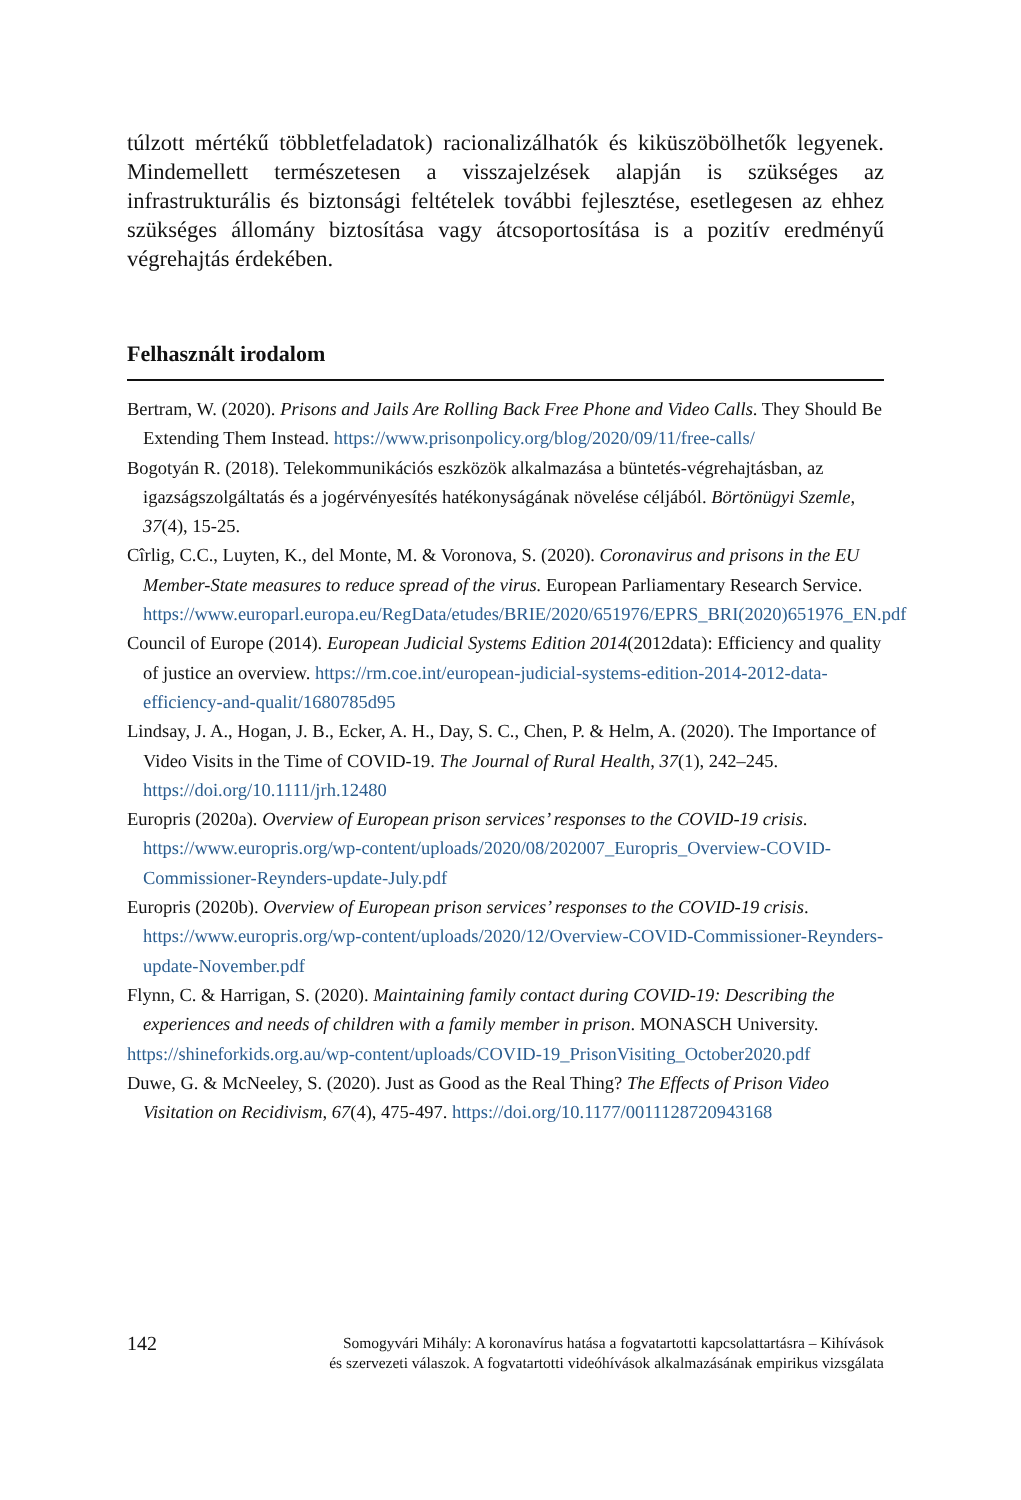túlzott mértékű többletfeladatok) racionalizálhatók és kiküszöbölhetők legyenek. Mindemellett természetesen a visszajelzések alapján is szükséges az infrastrukturális és biztonsági feltételek további fejlesztése, esetlegesen az ehhez szükséges állomány biztosítása vagy átcsoportosítása is a pozitív eredményű végrehajtás érdekében.
Felhasznált irodalom
Bertram, W. (2020). Prisons and Jails Are Rolling Back Free Phone and Video Calls. They Should Be Extending Them Instead. https://www.prisonpolicy.org/blog/2020/09/11/free-calls/
Bogotyán R. (2018). Telekommunikációs eszközök alkalmazása a büntetés-végrehajtásban, az igazságszolgáltatás és a jogérvényesítés hatékonyságának növelése céljából. Börtönügyi Szemle, 37(4), 15-25.
Cîrlig, C.C., Luyten, K., del Monte, M. & Voronova, S. (2020). Coronavirus and prisons in the EU Member-State measures to reduce spread of the virus. European Parliamentary Research Service. https://www.europarl.europa.eu/RegData/etudes/BRIE/2020/651976/EPRS_BRI(2020)651976_EN.pdf
Council of Europe (2014). European Judicial Systems Edition 2014(2012data): Efficiency and quality of justice an overview. https://rm.coe.int/european-judicial-systems-edition-2014-2012-data-efficiency-and-qualit/1680785d95
Lindsay, J. A., Hogan, J. B., Ecker, A. H., Day, S. C., Chen, P. & Helm, A. (2020). The Importance of Video Visits in the Time of COVID-19. The Journal of Rural Health, 37(1), 242–245. https://doi.org/10.1111/jrh.12480
Europris (2020a). Overview of European prison services’ responses to the COVID-19 crisis. https://www.europris.org/wp-content/uploads/2020/08/202007_Europris_Overview-COVID-Commissioner-Reynders-update-July.pdf
Europris (2020b). Overview of European prison services’ responses to the COVID-19 crisis. https://www.europris.org/wp-content/uploads/2020/12/Overview-COVID-Commissioner-Reynders-update-November.pdf
Flynn, C. & Harrigan, S. (2020). Maintaining family contact during COVID-19: Describing the experiences and needs of children with a family member in prison. MONASCH University.
https://shineforkids.org.au/wp-content/uploads/COVID-19_PrisonVisiting_October2020.pdf
Duwe, G. & McNeeley, S. (2020). Just as Good as the Real Thing? The Effects of Prison Video Visitation on Recidivism, 67(4), 475-497. https://doi.org/10.1177/0011128720943168
142 Somogyvári Mihály: A koronavírus hatása a fogvatartotti kapcsolattartásra – Kihívások
és szervezeti válaszok. A fogvatartotti videóhívások alkalmazásának empirikus vizsgálata